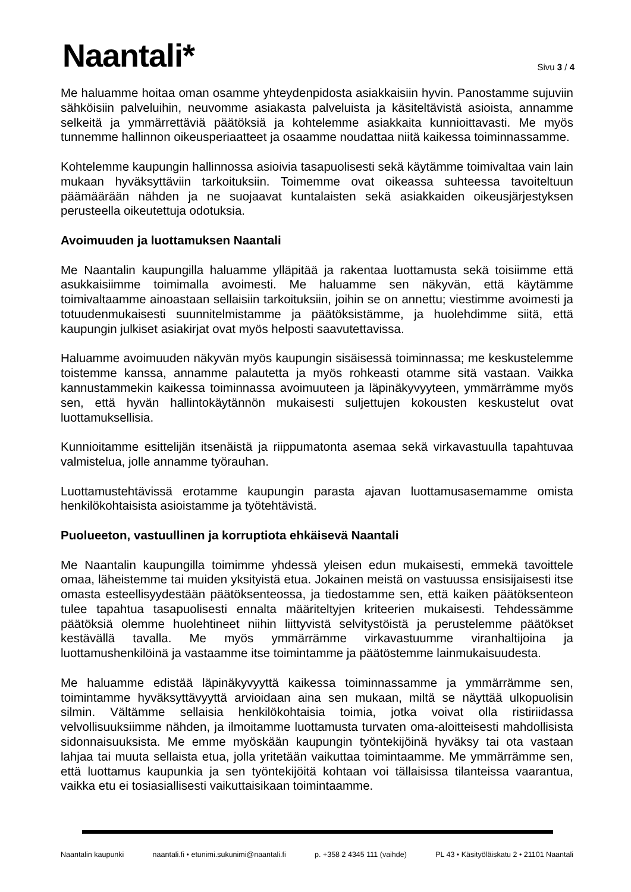Naantali* Sivu 3 / 4
Me haluamme hoitaa oman osamme yhteydenpidosta asiakkaisiin hyvin. Panostamme sujuviin sähköisiin palveluihin, neuvomme asiakasta palveluista ja käsiteltävistä asioista, annamme selkeitä ja ymmärrettäviä päätöksiä ja kohtelemme asiakkaita kunnioittavasti. Me myös tunnemme hallinnon oikeusperiaatteet ja osaamme noudattaa niitä kaikessa toiminnassamme.
Kohtelemme kaupungin hallinnossa asioivia tasapuolisesti sekä käytämme toimivaltaa vain lain mukaan hyväksyttäviin tarkoituksiin. Toimemme ovat oikeassa suhteessa tavoiteltuun päämäärään nähden ja ne suojaavat kuntalaisten sekä asiakkaiden oikeusjärjestyksen perusteella oikeutettuja odotuksia.
Avoimuuden ja luottamuksen Naantali
Me Naantalin kaupungilla haluamme ylläpitää ja rakentaa luottamusta sekä toisiimme että asukkaisiimme toimimalla avoimesti. Me haluamme sen näkyvän, että käytämme toimivaltaamme ainoastaan sellaisiin tarkoituksiin, joihin se on annettu; viestimme avoimesti ja totuudenmukaisesti suunnitelmistamme ja päätöksistämme, ja huolehdimme siitä, että kaupungin julkiset asiakirjat ovat myös helposti saavutettavissa.
Haluamme avoimuuden näkyvän myös kaupungin sisäisessä toiminnassa; me keskustelemme toistemme kanssa, annamme palautetta ja myös rohkeasti otamme sitä vastaan. Vaikka kannustammekin kaikessa toiminnassa avoimuuteen ja läpinäkyvyyteen, ymmärrämme myös sen, että hyvän hallintokäytännön mukaisesti suljettujen kokousten keskustelut ovat luottamuksellisia.
Kunnioitamme esittelijän itsenäistä ja riippumatonta asemaa sekä virkavastuulla tapahtuvaa valmistelua, jolle annamme työrauhan.
Luottamustehtävissä erotamme kaupungin parasta ajavan luottamusasemamme omista henkilökohtaisista asioistamme ja työtehtävistä.
Puolueeton, vastuullinen ja korruptiota ehkäisevä Naantali
Me Naantalin kaupungilla toimimme yhdessä yleisen edun mukaisesti, emmekä tavoittele omaa, läheistemme tai muiden yksityistä etua. Jokainen meistä on vastuussa ensisijaisesti itse omasta esteellisyydestään päätöksenteossa, ja tiedostamme sen, että kaiken päätöksenteon tulee tapahtua tasapuolisesti ennalta määriteltyjen kriteerien mukaisesti. Tehdessämme päätöksiä olemme huolehtineet niihin liittyvistä selvitystöistä ja perustelemme päätökset kestävällä tavalla. Me myös ymmärrämme virkavastuumme viranhaltijoina ja luottamushenkilöinä ja vastaamme itse toimintamme ja päätöstemme lainmukaisuudesta.
Me haluamme edistää läpinäkyvyyttä kaikessa toiminnassamme ja ymmärrämme sen, toimintamme hyväksyttävyyttä arvioidaan aina sen mukaan, miltä se näyttää ulkopuolisin silmin. Vältämme sellaisia henkilökohtaisia toimia, jotka voivat olla ristiriidassa velvollisuuksiimme nähden, ja ilmoitamme luottamusta turvaten oma-aloitteisesti mahdollisista sidonnaisuuksista. Me emme myöskään kaupungin työntekijöinä hyväksy tai ota vastaan lahjaa tai muuta sellaista etua, jolla yritetään vaikuttaa toimintaamme. Me ymmärrämme sen, että luottamus kaupunkia ja sen työntekijöitä kohtaan voi tällaisissa tilanteissa vaarantua, vaikka etu ei tosiasiallisesti vaikuttaisikaan toimintaamme.
Naantalin kaupunki naantali.fi • etunimi.sukunimi@naantali.fi p. +358 2 4345 111 (vaihde) PL 43 • Käsityöläiskatu 2 • 21101 Naantali